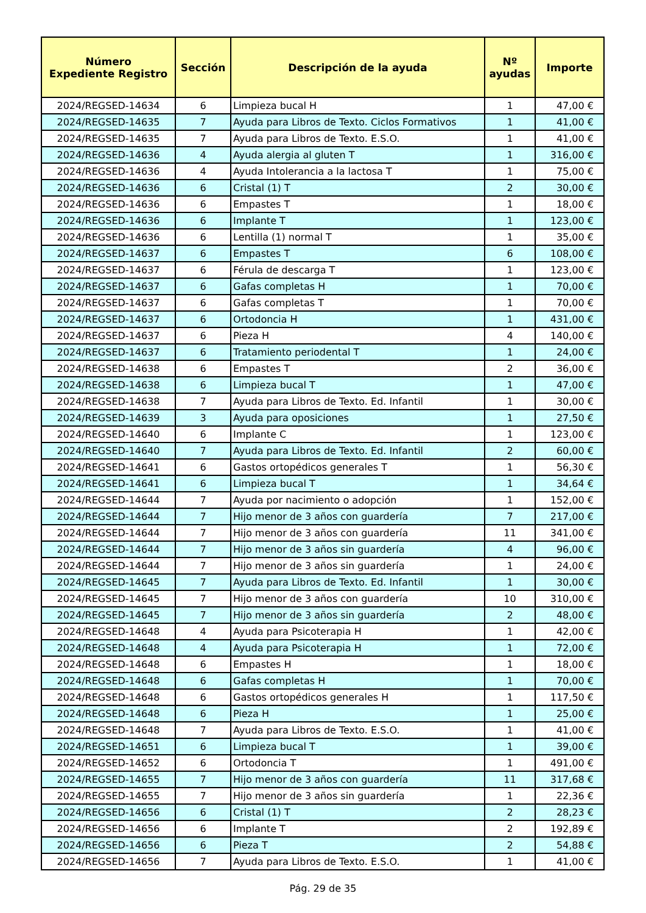| Número Expediente Registro | Sección | Descripción de la ayuda | Nº ayudas | Importe |
| --- | --- | --- | --- | --- |
| 2024/REGSED-14634 | 6 | Limpieza bucal H | 1 | 47,00 € |
| 2024/REGSED-14635 | 7 | Ayuda para Libros de Texto. Ciclos Formativos | 1 | 41,00 € |
| 2024/REGSED-14635 | 7 | Ayuda para Libros de Texto. E.S.O. | 1 | 41,00 € |
| 2024/REGSED-14636 | 4 | Ayuda alergia al gluten T | 1 | 316,00 € |
| 2024/REGSED-14636 | 4 | Ayuda Intolerancia a la lactosa T | 1 | 75,00 € |
| 2024/REGSED-14636 | 6 | Cristal (1) T | 2 | 30,00 € |
| 2024/REGSED-14636 | 6 | Empastes T | 1 | 18,00 € |
| 2024/REGSED-14636 | 6 | Implante T | 1 | 123,00 € |
| 2024/REGSED-14636 | 6 | Lentilla (1) normal T | 1 | 35,00 € |
| 2024/REGSED-14637 | 6 | Empastes T | 6 | 108,00 € |
| 2024/REGSED-14637 | 6 | Férula de descarga T | 1 | 123,00 € |
| 2024/REGSED-14637 | 6 | Gafas completas H | 1 | 70,00 € |
| 2024/REGSED-14637 | 6 | Gafas completas T | 1 | 70,00 € |
| 2024/REGSED-14637 | 6 | Ortodoncia H | 1 | 431,00 € |
| 2024/REGSED-14637 | 6 | Pieza H | 4 | 140,00 € |
| 2024/REGSED-14637 | 6 | Tratamiento periodental T | 1 | 24,00 € |
| 2024/REGSED-14638 | 6 | Empastes T | 2 | 36,00 € |
| 2024/REGSED-14638 | 6 | Limpieza bucal T | 1 | 47,00 € |
| 2024/REGSED-14638 | 7 | Ayuda para Libros de Texto. Ed. Infantil | 1 | 30,00 € |
| 2024/REGSED-14639 | 3 | Ayuda para oposiciones | 1 | 27,50 € |
| 2024/REGSED-14640 | 6 | Implante C | 1 | 123,00 € |
| 2024/REGSED-14640 | 7 | Ayuda para Libros de Texto. Ed. Infantil | 2 | 60,00 € |
| 2024/REGSED-14641 | 6 | Gastos ortopédicos generales T | 1 | 56,30 € |
| 2024/REGSED-14641 | 6 | Limpieza bucal T | 1 | 34,64 € |
| 2024/REGSED-14644 | 7 | Ayuda por nacimiento o adopción | 1 | 152,00 € |
| 2024/REGSED-14644 | 7 | Hijo menor de 3 años con guardería | 7 | 217,00 € |
| 2024/REGSED-14644 | 7 | Hijo menor de 3 años con guardería | 11 | 341,00 € |
| 2024/REGSED-14644 | 7 | Hijo menor de 3 años sin guardería | 4 | 96,00 € |
| 2024/REGSED-14644 | 7 | Hijo menor de 3 años sin guardería | 1 | 24,00 € |
| 2024/REGSED-14645 | 7 | Ayuda para Libros de Texto. Ed. Infantil | 1 | 30,00 € |
| 2024/REGSED-14645 | 7 | Hijo menor de 3 años con guardería | 10 | 310,00 € |
| 2024/REGSED-14645 | 7 | Hijo menor de 3 años sin guardería | 2 | 48,00 € |
| 2024/REGSED-14648 | 4 | Ayuda para Psicoterapia H | 1 | 42,00 € |
| 2024/REGSED-14648 | 4 | Ayuda para Psicoterapia H | 1 | 72,00 € |
| 2024/REGSED-14648 | 6 | Empastes H | 1 | 18,00 € |
| 2024/REGSED-14648 | 6 | Gafas completas H | 1 | 70,00 € |
| 2024/REGSED-14648 | 6 | Gastos ortopédicos generales H | 1 | 117,50 € |
| 2024/REGSED-14648 | 6 | Pieza H | 1 | 25,00 € |
| 2024/REGSED-14648 | 7 | Ayuda para Libros de Texto. E.S.O. | 1 | 41,00 € |
| 2024/REGSED-14651 | 6 | Limpieza bucal T | 1 | 39,00 € |
| 2024/REGSED-14652 | 6 | Ortodoncia T | 1 | 491,00 € |
| 2024/REGSED-14655 | 7 | Hijo menor de 3 años con guardería | 11 | 317,68 € |
| 2024/REGSED-14655 | 7 | Hijo menor de 3 años sin guardería | 1 | 22,36 € |
| 2024/REGSED-14656 | 6 | Cristal (1) T | 2 | 28,23 € |
| 2024/REGSED-14656 | 6 | Implante T | 2 | 192,89 € |
| 2024/REGSED-14656 | 6 | Pieza T | 2 | 54,88 € |
| 2024/REGSED-14656 | 7 | Ayuda para Libros de Texto. E.S.O. | 1 | 41,00 € |
Pág. 29 de 35